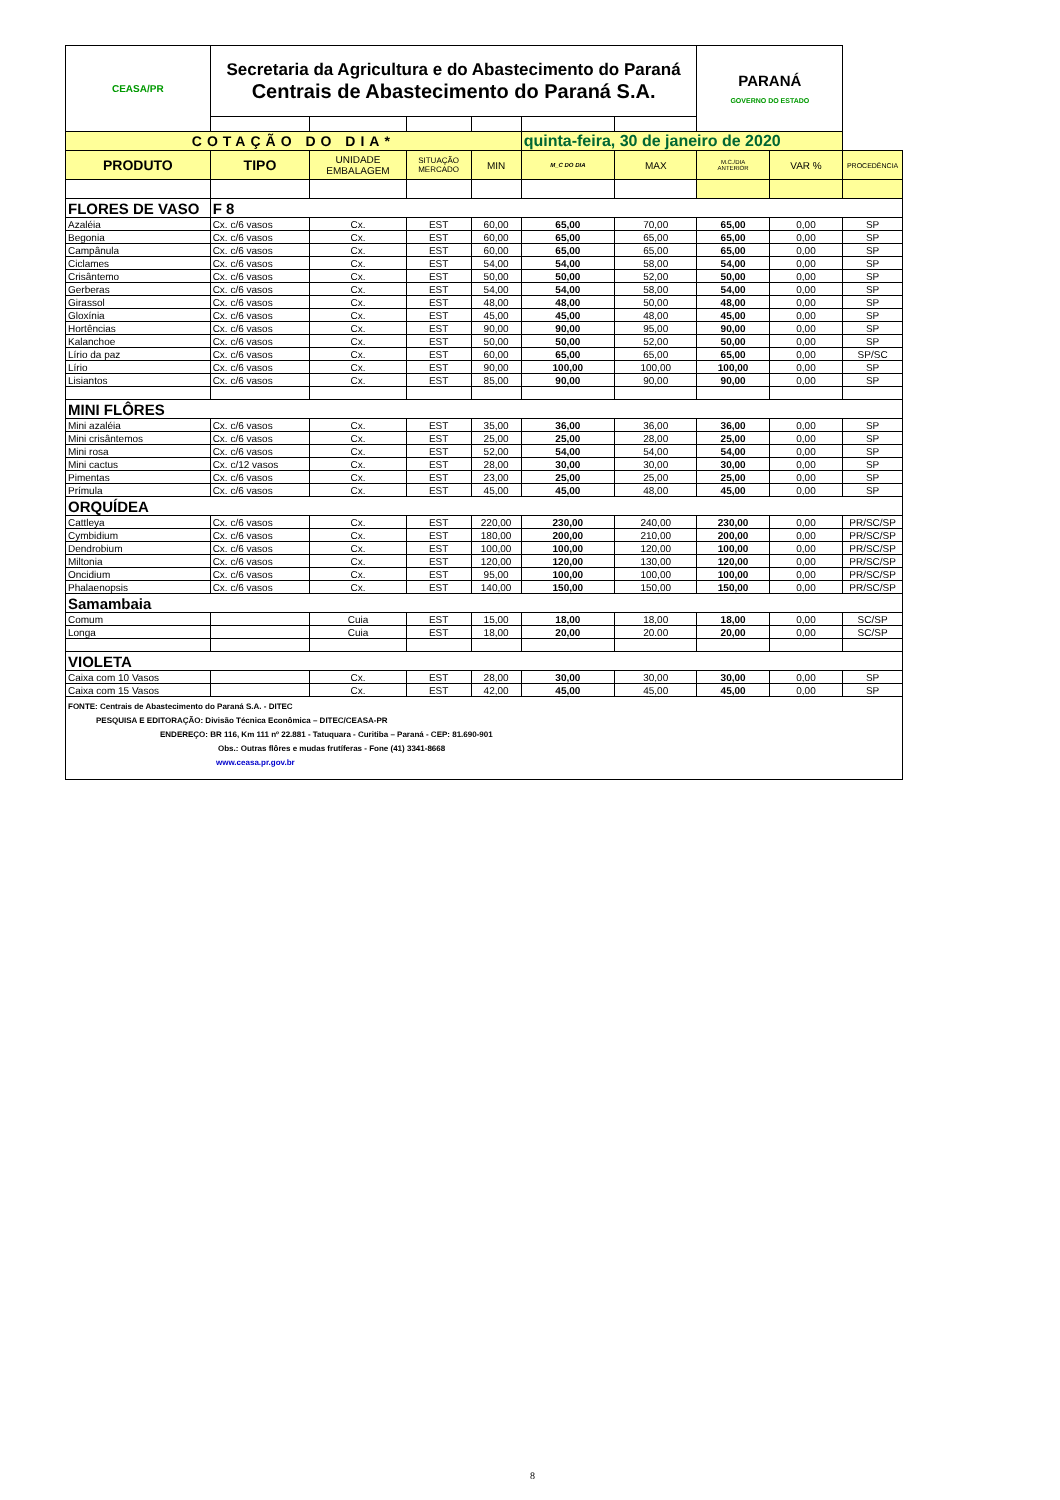| CEASA/PR | Secretaria da Agricultura e do Abastecimento do Paraná Centrais de Abastecimento do Paraná S.A. | | | | | | PARANÁ GOVERNO DO ESTADO | | |
| COTAÇÃO DO DIA* | | | | | quinta-feira, 30 de janeiro de 2020 | | | | |
| PRODUTO | TIPO | UNIDADE EMBALAGEM | SITUAÇÃO MERCADO | MIN | M_C DO DIA | MAX | M.C./DIA ANTERIOR | VAR % | PROCEDÊNCIA |
| FLORES DE VASO | F 8 | | | | | | | | |
| Azaléia | Cx. c/6 vasos | Cx. | EST | 60,00 | 65,00 | 70,00 | 65,00 | 0,00 | SP |
| Begonia | Cx. c/6 vasos | Cx. | EST | 60,00 | 65,00 | 65,00 | 65,00 | 0,00 | SP |
| Campânula | Cx. c/6 vasos | Cx. | EST | 60,00 | 65,00 | 65,00 | 65,00 | 0,00 | SP |
| Ciclames | Cx. c/6 vasos | Cx. | EST | 54,00 | 54,00 | 58,00 | 54,00 | 0,00 | SP |
| Crisântemo | Cx. c/6 vasos | Cx. | EST | 50,00 | 50,00 | 52,00 | 50,00 | 0,00 | SP |
| Gerberas | Cx. c/6 vasos | Cx. | EST | 54,00 | 54,00 | 58,00 | 54,00 | 0,00 | SP |
| Girassol | Cx. c/6 vasos | Cx. | EST | 48,00 | 48,00 | 50,00 | 48,00 | 0,00 | SP |
| Gloxínia | Cx. c/6 vasos | Cx. | EST | 45,00 | 45,00 | 48,00 | 45,00 | 0,00 | SP |
| Hortências | Cx. c/6 vasos | Cx. | EST | 90,00 | 90,00 | 95,00 | 90,00 | 0,00 | SP |
| Kalanchoe | Cx. c/6 vasos | Cx. | EST | 50,00 | 50,00 | 52,00 | 50,00 | 0,00 | SP |
| Lírio da paz | Cx. c/6 vasos | Cx. | EST | 60,00 | 65,00 | 65,00 | 65,00 | 0,00 | SP/SC |
| Lírio | Cx. c/6 vasos | Cx. | EST | 90,00 | 100,00 | 100,00 | 100,00 | 0,00 | SP |
| Lisiantos | Cx. c/6 vasos | Cx. | EST | 85,00 | 90,00 | 90,00 | 90,00 | 0,00 | SP |
| MINI FLÔRES | | | | | | | | | |
| Mini azaléia | Cx. c/6 vasos | Cx. | EST | 35,00 | 36,00 | 36,00 | 36,00 | 0,00 | SP |
| Mini crisântemos | Cx. c/6 vasos | Cx. | EST | 25,00 | 25,00 | 28,00 | 25,00 | 0,00 | SP |
| Mini rosa | Cx. c/6 vasos | Cx. | EST | 52,00 | 54,00 | 54,00 | 54,00 | 0,00 | SP |
| Mini cactus | Cx. c/12 vasos | Cx. | EST | 28,00 | 30,00 | 30,00 | 30,00 | 0,00 | SP |
| Pimentas | Cx. c/6 vasos | Cx. | EST | 23,00 | 25,00 | 25,00 | 25,00 | 0,00 | SP |
| Prímula | Cx. c/6 vasos | Cx. | EST | 45,00 | 45,00 | 48,00 | 45,00 | 0,00 | SP |
| ORQUÍDEA | | | | | | | | | |
| Cattleya | Cx. c/6 vasos | Cx. | EST | 220,00 | 230,00 | 240,00 | 230,00 | 0,00 | PR/SC/SP |
| Cymbidium | Cx. c/6 vasos | Cx. | EST | 180,00 | 200,00 | 210,00 | 200,00 | 0,00 | PR/SC/SP |
| Dendrobium | Cx. c/6 vasos | Cx. | EST | 100,00 | 100,00 | 120,00 | 100,00 | 0,00 | PR/SC/SP |
| Miltonia | Cx. c/6 vasos | Cx. | EST | 120,00 | 120,00 | 130,00 | 120,00 | 0,00 | PR/SC/SP |
| Oncidium | Cx. c/6 vasos | Cx. | EST | 95,00 | 100,00 | 100,00 | 100,00 | 0,00 | PR/SC/SP |
| Phalaenopsis | Cx. c/6 vasos | Cx. | EST | 140,00 | 150,00 | 150,00 | 150,00 | 0,00 | PR/SC/SP |
| Samambaia | | | | | | | | | |
| Comum | | Cuia | EST | 15,00 | 18,00 | 18,00 | 18,00 | 0,00 | SC/SP |
| Longa | | Cuia | EST | 18,00 | 20,00 | 20.00 | 20,00 | 0,00 | SC/SP |
| VIOLETA | | | | | | | | | |
| Caixa com 10 Vasos | | Cx. | EST | 28,00 | 30,00 | 30,00 | 30,00 | 0,00 | SP |
| Caixa com 15 Vasos | | Cx. | EST | 42,00 | 45,00 | 45,00 | 45,00 | 0,00 | SP |
FONTE: Centrais de Abastecimento do Paraná S.A. - DITEC
PESQUISA E EDITORAÇÃO: Divisão Técnica Econômica – DITEC/CEASA-PR
ENDEREÇO: BR 116, Km 111 nº 22.881 - Tatuquara - Curitiba – Paraná - CEP: 81.690-901
Obs.: Outras flôres e mudas frutíferas - Fone (41) 3341-8668
www.ceasa.pr.gov.br
8